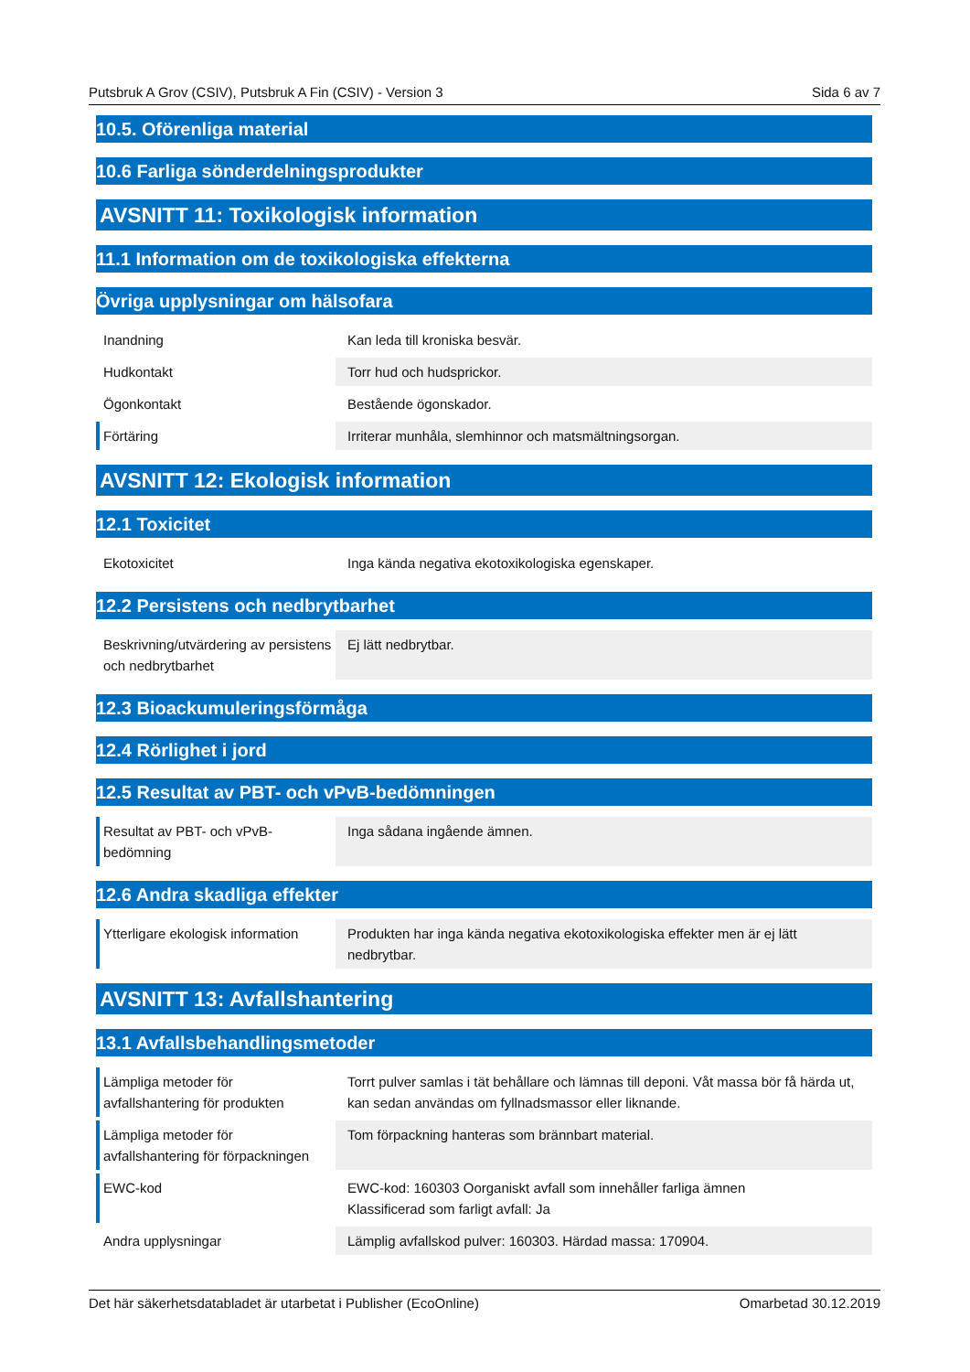Putsbruk A Grov (CSIV), Putsbruk A Fin (CSIV) - Version 3 Sida 6 av 7
10.5. Oförenliga material
10.6 Farliga sönderdelningsprodukter
AVSNITT 11: Toxikologisk information
11.1 Information om de toxikologiska effekterna
Övriga upplysningar om hälsofara
| Inandning | Kan leda till kroniska besvär. |
| Hudkontakt | Torr hud och hudsprickor. |
| Ögonkontakt | Bestående ögonskador. |
| Förtäring | Irriterar munhåla, slemhinnor och matsmältningsorgan. |
AVSNITT 12: Ekologisk information
12.1 Toxicitet
| Ekotoxicitet | Inga kända negativa ekotoxikologiska egenskaper. |
12.2 Persistens och nedbrytbarhet
| Beskrivning/utvärdering av persistens och nedbrytbarhet | Ej lätt nedbrytbar. |
12.3 Bioackumuleringsförmåga
12.4 Rörlighet i jord
12.5 Resultat av PBT- och vPvB-bedömningen
| Resultat av PBT- och vPvB-bedömning | Inga sådana ingående ämnen. |
12.6 Andra skadliga effekter
| Ytterligare ekologisk information | Produkten har inga kända negativa ekotoxikologiska effekter men är ej lätt nedbrytbar. |
AVSNITT 13: Avfallshantering
13.1 Avfallsbehandlingsmetoder
| Lämpliga metoder för avfallshantering för produkten | Torrt pulver samlas i tät behållare och lämnas till deponi. Våt massa bör få härda ut, kan sedan användas om fyllnadsmassor eller liknande. |
| Lämpliga metoder för avfallshantering för förpackningen | Tom förpackning hanteras som brännbart material. |
| EWC-kod | EWC-kod: 160303 Oorganiskt avfall som innehåller farliga ämnen Klassificerad som farligt avfall: Ja |
| Andra upplysningar | Lämplig avfallskod pulver: 160303. Härdad massa: 170904. |
Det här säkerhetsdatabladet är utarbetat i Publisher (EcoOnline) Omarbetad 30.12.2019